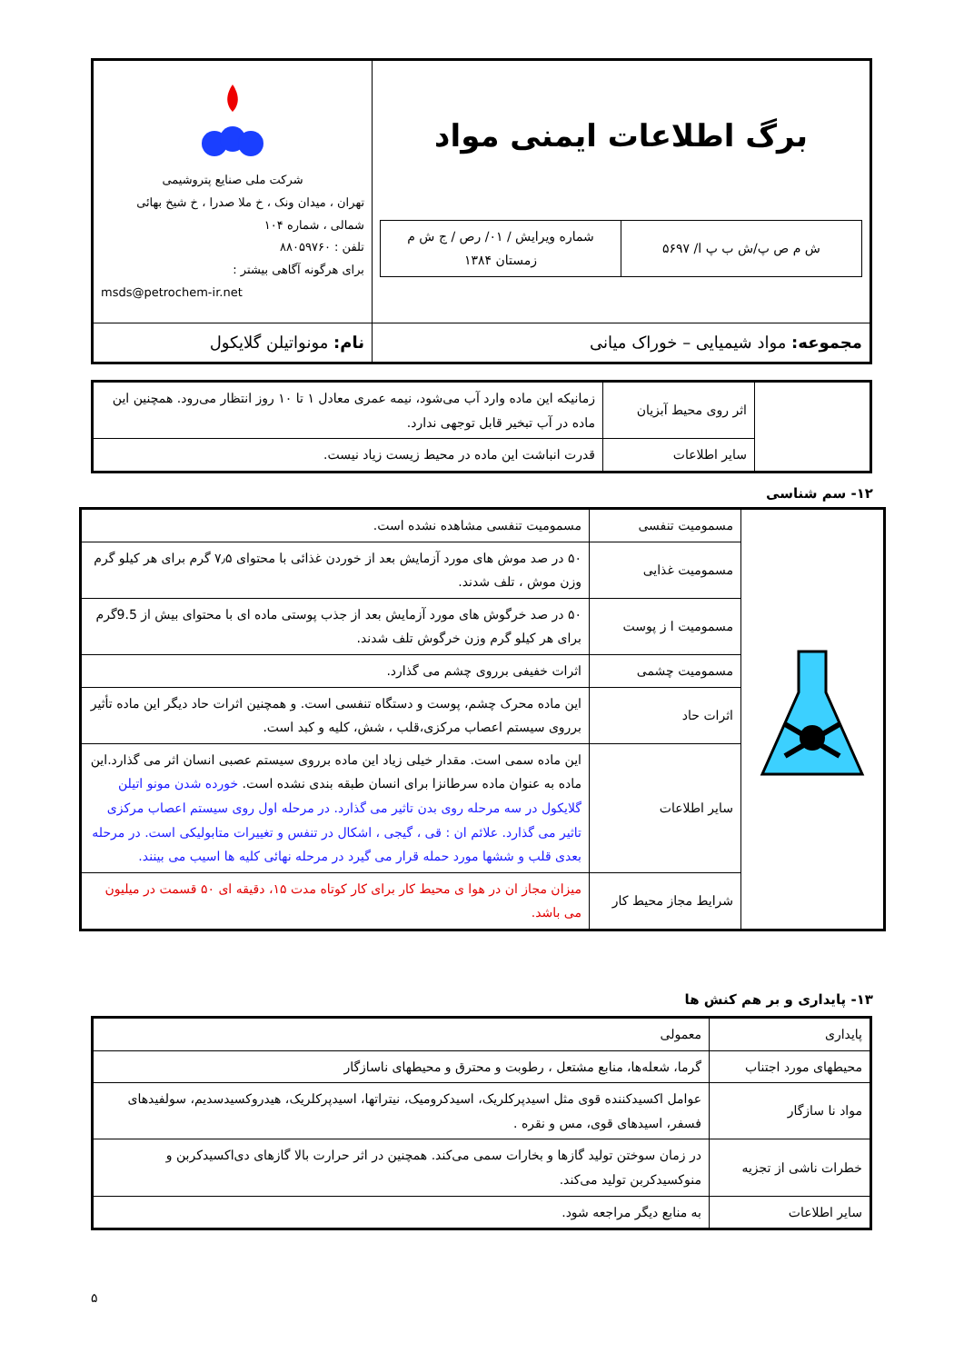| برگ اطلاعات ایمنی مواد / ش م ص پ/ش ب پ ا/ ۵۶۹۷ / شماره ویرایش / ۰۱/ رص / ج ش م زمستان ۱۳۸۴ / | شرکت ملی صنایع پتروشیمی تهران ، میدان ونک ، خ ملا صدرا ، خ شیخ بهائی شمالی ، شماره ۱۰۴ تلفن : ۸۸۰۵۹۷۶۰ برای هرگونه آگاهی بیشتر : msds@petrochem-ir.net |
| مجموعه: مواد شیمیایی – خوراک میانی | نام: مونواتیلن گلایکول |
| | اثر روی محیط آبزیان | زمانیکه این ماده وارد آب می‌شود، نیمه عمری معادل ۱ تا ۱۰ روز انتظار می‌رود. همچنین این ماده در آب تبخیر قابل توجهی ندارد. |
| | سایر اطلاعات | قدرت انباشت این ماده در محیط زیست زیاد نیست. |
۱۲- سم شناسی
| | مسمومیت تنفسی | مسمومیت تنفسی مشاهده نشده است. |
| | مسمومیت غذایی | ۵۰ در صد موش های مورد آزمایش بعد از خوردن غذائی با محتوای ۷٫۵ گرم برای هر کیلو گرم وزن موش ، تلف شدند. |
| | مسمومیت ا ز پوست | ۵۰ در صد خرگوش های مورد آزمایش بعد از جذب پوستی ماده ای با محتوای بیش از 9.5گرم برای هر کیلو گرم وزن خرگوش تلف شدند. |
| | مسمومیت چشمی | اثرات خفیفی برروی چشم می گذارد. |
| | اثرات حاد | این ماده محرک چشم، پوست و دستگاه تنفسی است. و همچنین اثرات حاد دیگر این ماده تأثیر برروی سیستم اعصاب مرکزی،قلب ، شش، کلیه و کبد است. |
| | سایر اطلاعات | این ماده سمی است. مقدار خیلی زیاد این ماده برروی سیستم عصبی انسان اثر می گذارد.این ماده به عنوان ماده سرطانزا برای انسان طبقه بندی نشده است. خورده شدن مونو اتیلن گلایکول در سه مرحله روی بدن تاثیر می گذارد. در مرحله اول روی سیستم اعصاب مرکزی تاثیر می گذارد. علائم ان : قی ، گیجی ، اشکال در تنفس و تغییرات متابولیکی است. در مرحله بعدی قلب و ششها مورد حمله قرار می گیرد در مرحله نهائی کلیه ها اسیب می بینند. |
| | شرایط مجاز محیط کار | میزان مجاز ان در هوا ی محیط کار برای کار کوتاه مدت ۱۵، دقیقه ای ۵۰ قسمت در میلیون می باشد. |
۱۳- پایداری و بر هم کنش ها
| پایداری | معمولی |
| محیطهای مورد اجتناب | گرما، شعله‌ها، منابع مشتعل ، رطوبت و محترق و محیطهای ناسازگار |
| مواد نا سازگار | عوامل اکسیدکننده قوی مثل اسیدپرکلریک، اسیدکرومیک، نیتراتها، اسیدپرکلریک، هیدروکسیدسدیم، سولفیدهای فسفر، اسیدهای قوی، مس و نقره . |
| خطرات ناشی از تجزیه | در زمان سوختن تولید گازها و بخارات سمی می‌کند. همچنین در اثر حرارت بالا گازهای دی‌اکسیدکربن و منوکسیدکربن تولید می‌کند. |
| سایر اطلاعات | به منابع دیگر مراجعه شود. |
۵